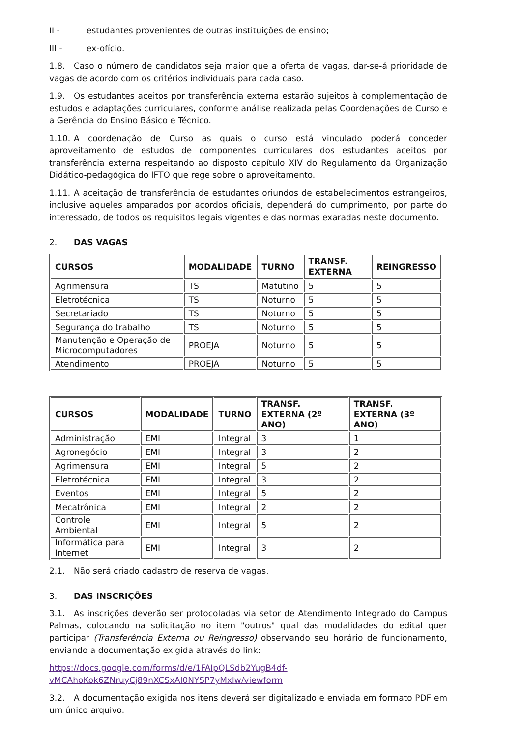II - estudantes provenientes de outras instituições de ensino;
III - ex-ofício.
1.8. Caso o número de candidatos seja maior que a oferta de vagas, dar-se-á prioridade de vagas de acordo com os critérios individuais para cada caso.
1.9. Os estudantes aceitos por transferência externa estarão sujeitos à complementação de estudos e adaptações curriculares, conforme análise realizada pelas Coordenações de Curso e a Gerência do Ensino Básico e Técnico.
1.10. A coordenação de Curso as quais o curso está vinculado poderá conceder aproveitamento de estudos de componentes curriculares dos estudantes aceitos por transferência externa respeitando ao disposto capítulo XIV do Regulamento da Organização Didático-pedagógica do IFTO que rege sobre o aproveitamento.
1.11. A aceitação de transferência de estudantes oriundos de estabelecimentos estrangeiros, inclusive aqueles amparados por acordos oficiais, dependerá do cumprimento, por parte do interessado, de todos os requisitos legais vigentes e das normas exaradas neste documento.
2. DAS VAGAS
| CURSOS | MODALIDADE | TURNO | TRANSF. EXTERNA | REINGRESSO |
| --- | --- | --- | --- | --- |
| Agrimensura | TS | Matutino | 5 | 5 |
| Eletrotécnica | TS | Noturno | 5 | 5 |
| Secretariado | TS | Noturno | 5 | 5 |
| Segurança do trabalho | TS | Noturno | 5 | 5 |
| Manutenção e Operação de Microcomputadores | PROEJA | Noturno | 5 | 5 |
| Atendimento | PROEJA | Noturno | 5 | 5 |
| CURSOS | MODALIDADE | TURNO | TRANSF. EXTERNA (2º ANO) | TRANSF. EXTERNA (3º ANO) |
| --- | --- | --- | --- | --- |
| Administração | EMI | Integral | 3 | 1 |
| Agronegócio | EMI | Integral | 3 | 2 |
| Agrimensura | EMI | Integral | 5 | 2 |
| Eletrotécnica | EMI | Integral | 3 | 2 |
| Eventos | EMI | Integral | 5 | 2 |
| Mecatrônica | EMI | Integral | 2 | 2 |
| Controle Ambiental | EMI | Integral | 5 | 2 |
| Informática para Internet | EMI | Integral | 3 | 2 |
2.1. Não será criado cadastro de reserva de vagas.
3. DAS INSCRIÇÕES
3.1. As inscrições deverão ser protocoladas via setor de Atendimento Integrado do Campus Palmas, colocando na solicitação no item "outros" qual das modalidades do edital quer participar (Transferência Externa ou Reingresso) observando seu horário de funcionamento, enviando a documentação exigida através do link:
https://docs.google.com/forms/d/e/1FAIpQLSdb2YugB4df-
vMCAhoKok6ZNruyCj89nXCSxAl0NYSP7yMxlw/viewform
3.2. A documentação exigida nos itens deverá ser digitalizado e enviada em formato PDF em um único arquivo.